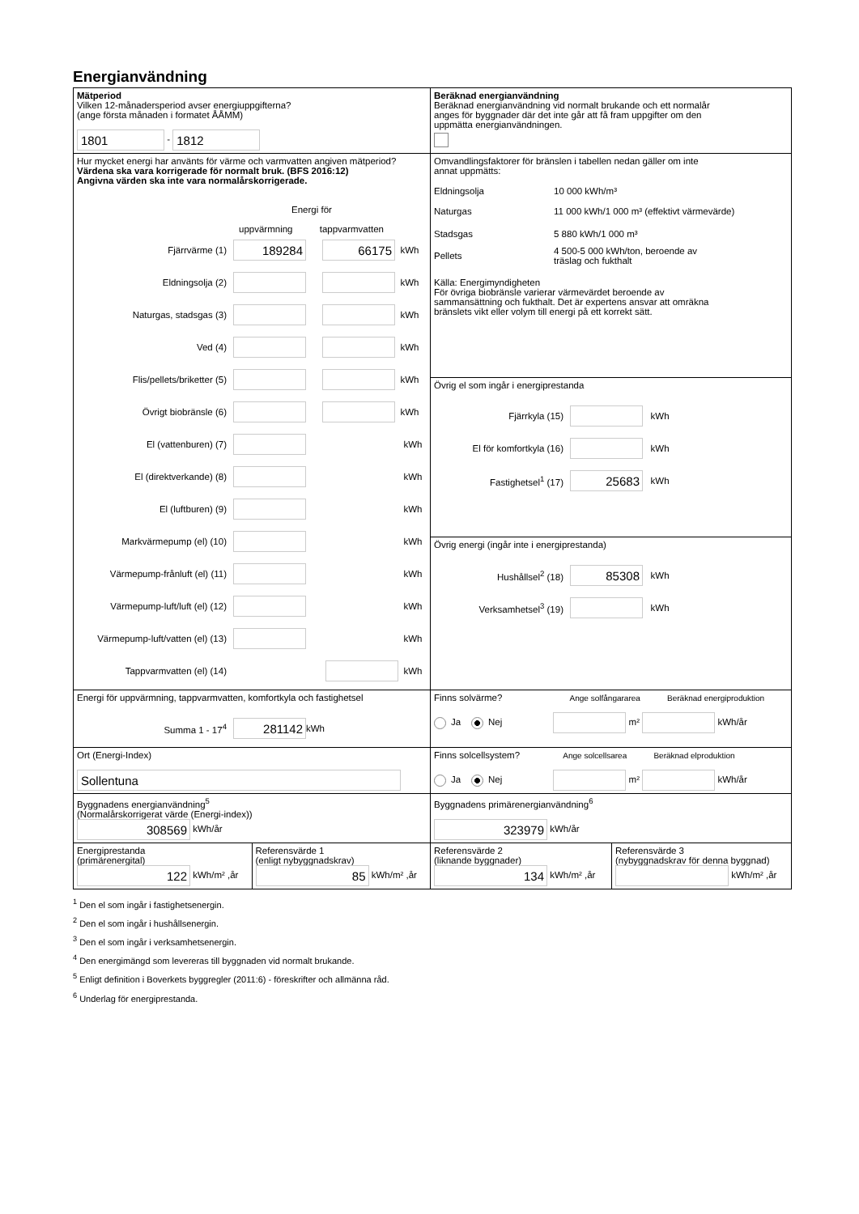Energianvändning
| Mätperiod Vilken 12-månadersperiod avser energiuppgifterna? (ange första månaden i formatet ÅÅMM) 1801 - 1812 | Beräknad energianvändning Beräknad energianvändning vid normalt brukande och ett normalår anges för byggnader där det inte går att få fram uppgifter om den uppmätta energianvändningen. | |
| Hur mycket energi har använts för värme och varmvatten angiven mätperiod? Värdena ska vara korrigerade för normalt bruk. (BFS 2016:12) Angivna värden ska inte vara normalårskorrigerade. Energi för uppvärmning tappvarmvatten Fjärrvärme (1) 189284 66175 kWh Eldningsolja (2) kWh Naturgas, stadsgas (3) kWh Ved (4) kWh Flis/pellets/briketter (5) kWh Övrigt biobränsle (6) kWh El (vattenburen) (7) kWh El (direktverkande) (8) kWh El (luftburen) (9) kWh Markvärmepump (el) (10) kWh Värmepump-frånluft (el) (11) kWh Värmepump-luft/luft (el) (12) kWh Värmepump-luft/vatten (el) (13) kWh Tappvarmvatten (el) (14) kWh | Omvandlingsfaktorer för bränslen i tabellen nedan gäller om inte annat uppmätts: / Eldningsolja / 10 000 kWh/m³ / / Naturgas / 11 000 kWh/1 000 m³ (effektivt värmevärde) / / Stadsgas / 5 880 kWh/1 000 m³ / / Pellets / 4 500-5 000 kWh/ton, beroende av träslag och fukthalt / Källa: Energimyndigheten För övriga biobränsle varierar värmevärdet beroende av sammansättning och fukthalt. Det är expertens ansvar att omräkna bränslets vikt eller volym till energi på ett korrekt sätt. | |
| | Övrig el som ingår i energiprestanda Fjärrkyla (15) kWh El för komfortkyla (16) kWh Fastighetsel<sup>1</sup> (17) 25683 kWh | |
| | Övrig energi (ingår inte i energiprestanda) Hushållsel<sup>2</sup> (18) 85308 kWh Verksamhetsel<sup>3</sup> (19) kWh | |
| Energi för uppvärmning, tappvarmvatten, komfortkyla och fastighetsel Summa 1 - 17<sup>4</sup> 281142 kWh | Finns solvärme? Ange solfångararea Beräknad energiproduktion Ja Nej m² kWh/år | |
| Ort (Energi-Index) Sollentuna | Finns solcellsystem? Ange solcellsarea Beräknad elproduktion Ja Nej m² kWh/år | |
| Byggnadens energianvändning<sup>5</sup> (Normalårskorrigerat värde (Energi-index)) 308569 kWh/år | Byggnadens primärenergianvändning<sup>6</sup> 323979 kWh/år | |
| / Energiprestanda (primärenergital) 122 kWh/m² ,år / Referensvärde 1 (enligt nybyggnadskrav) 85 kWh/m² ,år / | Referensvärde 2 (liknande byggnader) 134 kWh/m² ,år | Referensvärde 3 (nybyggnadskrav för denna byggnad) kWh/m² ,år |
<sup>1</sup> Den el som ingår i fastighetsenergin.
<sup>2</sup> Den el som ingår i hushållsenergin.
<sup>3</sup> Den el som ingår i verksamhetsenergin.
<sup>4</sup> Den energimängd som levereras till byggnaden vid normalt brukande.
<sup>5</sup> Enligt definition i Boverkets byggregler (2011:6) - föreskrifter och allmänna råd.
<sup>6</sup> Underlag för energiprestanda.